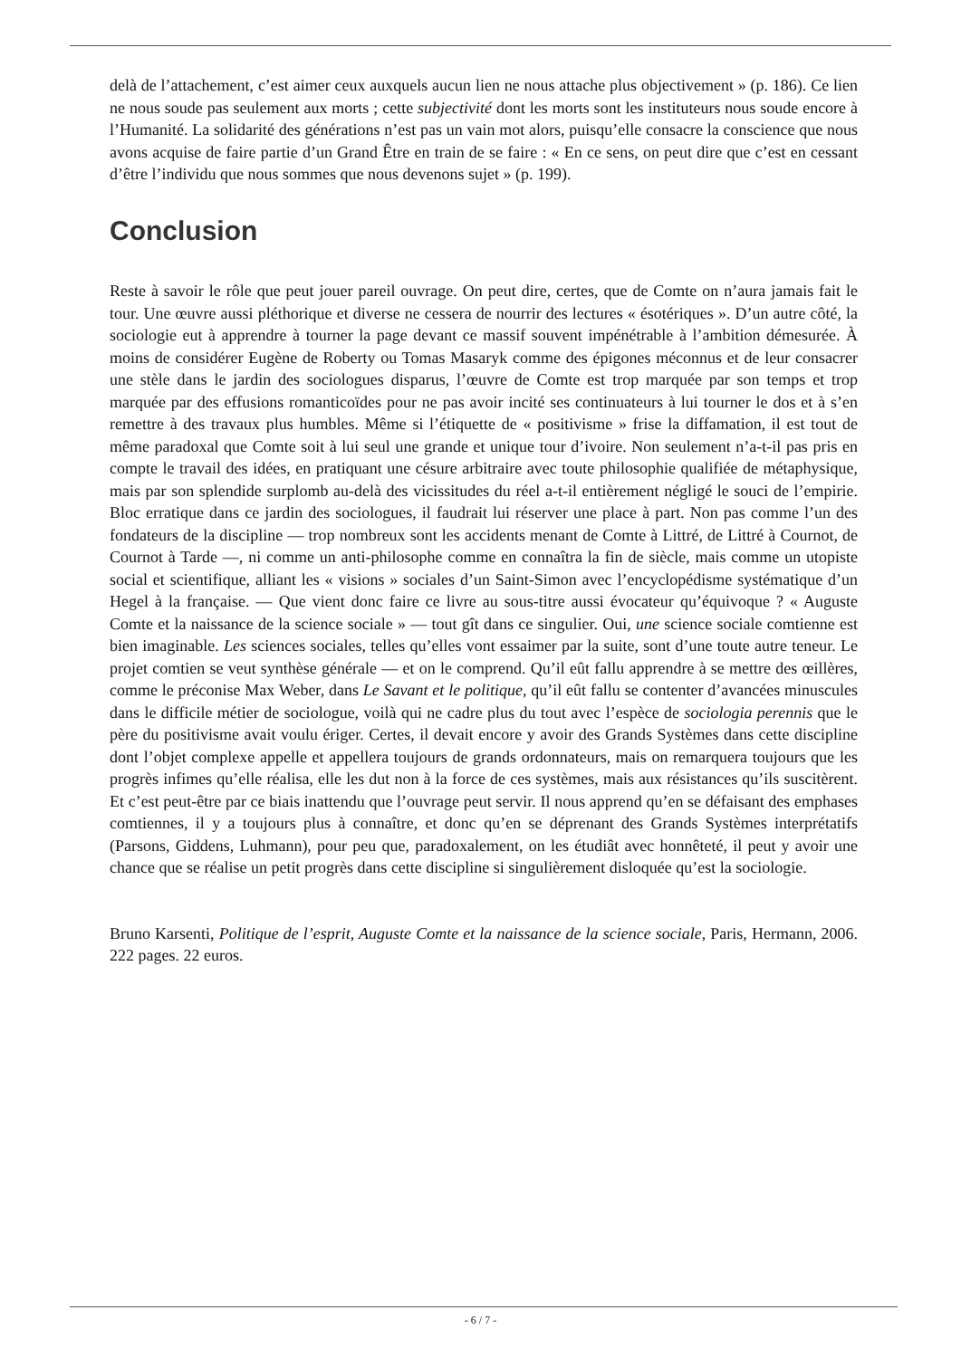delà de l’attachement, c’est aimer ceux auxquels aucun lien ne nous attache plus objectivement » (p. 186). Ce lien ne nous soude pas seulement aux morts ; cette subjectivité dont les morts sont les instituteurs nous soude encore à l’Humanité. La solidarité des générations n’est pas un vain mot alors, puisqu’elle consacre la conscience que nous avons acquise de faire partie d’un Grand Être en train de se faire : « En ce sens, on peut dire que c’est en cessant d’être l’individu que nous sommes que nous devenons sujet » (p. 199).
Conclusion
Reste à savoir le rôle que peut jouer pareil ouvrage. On peut dire, certes, que de Comte on n’aura jamais fait le tour. Une œuvre aussi pléthorique et diverse ne cessera de nourrir des lectures « ésotériques ». D’un autre côté, la sociologie eut à apprendre à tourner la page devant ce massif souvent impénétrable à l’ambition démesurée. À moins de considérer Eugène de Roberty ou Tomas Masaryk comme des épigones méconnus et de leur consacrer une stèle dans le jardin des sociologues disparus, l’œuvre de Comte est trop marquée par son temps et trop marquée par des effusions romanticoïdes pour ne pas avoir incité ses continuateurs à lui tourner le dos et à s’en remettre à des travaux plus humbles. Même si l’étiquette de « positivisme » frise la diffamation, il est tout de même paradoxal que Comte soit à lui seul une grande et unique tour d’ivoire. Non seulement n’a-t-il pas pris en compte le travail des idées, en pratiquant une césure arbitraire avec toute philosophie qualifiée de métaphysique, mais par son splendide surplomb au-delà des vicissitudes du réel a-t-il entièrement négligé le souci de l’empirie. Bloc erratique dans ce jardin des sociologues, il faudrait lui réserver une place à part. Non pas comme l’un des fondateurs de la discipline — trop nombreux sont les accidents menant de Comte à Littré, de Littré à Cournot, de Cournot à Tarde —, ni comme un anti-philosophe comme en connaîtra la fin de siècle, mais comme un utopiste social et scientifique, alliant les « visions » sociales d’un Saint-Simon avec l’encyclopédisme systématique d’un Hegel à la française. — Que vient donc faire ce livre au sous-titre aussi évocateur qu’équivoque ? « Auguste Comte et la naissance de la science sociale » — tout gît dans ce singulier. Oui, une science sociale comtienne est bien imaginable. Les sciences sociales, telles qu’elles vont essaimer par la suite, sont d’une toute autre teneur. Le projet comtien se veut synthèse générale — et on le comprend. Qu’il eût fallu apprendre à se mettre des œillères, comme le préconise Max Weber, dans Le Savant et le politique, qu’il eût fallu se contenter d’avancées minuscules dans le difficile métier de sociologue, voilà qui ne cadre plus du tout avec l’espèce de sociologia perennis que le père du positivisme avait voulu ériger. Certes, il devait encore y avoir des Grands Systèmes dans cette discipline dont l’objet complexe appelle et appellera toujours de grands ordonnateurs, mais on remarquera toujours que les progrès infimes qu’elle réalisa, elle les dut non à la force de ces systèmes, mais aux résistances qu’ils suscitèrent. Et c’est peut-être par ce biais inattendu que l’ouvrage peut servir. Il nous apprend qu’en se défaisant des emphases comtiennes, il y a toujours plus à connaître, et donc qu’en se déprenant des Grands Systèmes interprétatifs (Parsons, Giddens, Luhmann), pour peu que, paradoxalement, on les étudiât avec honnêteté, il peut y avoir une chance que se réalise un petit progrès dans cette discipline si singulièrement disloquée qu’est la sociologie.
Bruno Karsenti, Politique de l’esprit, Auguste Comte et la naissance de la science sociale, Paris, Hermann, 2006. 222 pages. 22 euros.
- 6 / 7 -